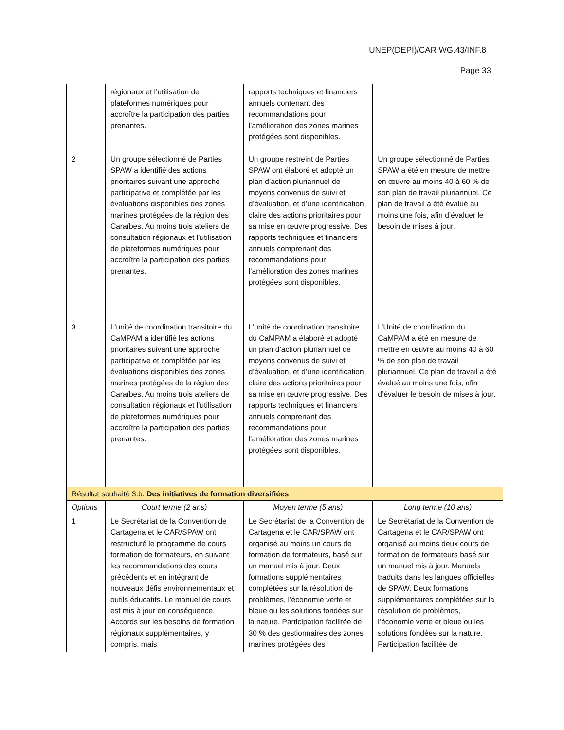UNEP(DEPI)/CAR WG.43/INF.8
Page 33
| | régionaux et l’utilisation de plateformes numériques pour accroître la participation des parties prenantes. | rapports techniques et financiers annuels contenant des recommandations pour l’amélioration des zones marines protégées sont disponibles. | |
| 2 | Un groupe sélectionné de Parties SPAW a identifié des actions prioritaires suivant une approche participative et complétée par les évaluations disponibles des zones marines protégées de la région des Caraïbes. Au moins trois ateliers de consultation régionaux et l’utilisation de plateformes numériques pour accroître la participation des parties prenantes. | Un groupe restreint de Parties SPAW ont élaboré et adopté un plan d’action pluriannuel de moyens convenus de suivi et d’évaluation, et d’une identification claire des actions prioritaires pour sa mise en œuvre progressive. Des rapports techniques et financiers annuels comprenant des recommandations pour l’amélioration des zones marines protégées sont disponibles. | Un groupe sélectionné de Parties SPAW a été en mesure de mettre en œuvre au moins 40 à 60 % de son plan de travail pluriannuel. Ce plan de travail a été évalué au moins une fois, afin d’évaluer le besoin de mises à jour. |
| 3 | L'unité de coordination transitoire du CaMPAM a identifié les actions prioritaires suivant une approche participative et complétée par les évaluations disponibles des zones marines protégées de la région des Caraïbes. Au moins trois ateliers de consultation régionaux et l’utilisation de plateformes numériques pour accroître la participation des parties prenantes. | L'unité de coordination transitoire du CaMPAM a élaboré et adopté un plan d’action pluriannuel de moyens convenus de suivi et d’évaluation, et d’une identification claire des actions prioritaires pour sa mise en œuvre progressive. Des rapports techniques et financiers annuels comprenant des recommandations pour l’amélioration des zones marines protégées sont disponibles. | L’Unité de coordination du CaMPAM a été en mesure de mettre en œuvre au moins 40 à 60 % de son plan de travail pluriannuel. Ce plan de travail a été évalué au moins une fois, afin d’évaluer le besoin de mises à jour. |
| Résultat souhaité 3.b. Des initiatives de formation diversifiées | | | |
| Options | Court terme (2 ans) | Moyen terme (5 ans) | Long terme (10 ans) |
| 1 | Le Secrétariat de la Convention de Cartagena et le CAR/SPAW ont restructuré le programme de cours formation de formateurs, en suivant les recommandations des cours précédents et en intégrant de nouveaux défis environnementaux et outils éducatifs. Le manuel de cours est mis à jour en conséquence. Accords sur les besoins de formation régionaux supplémentaires, y compris, mais | Le Secrétariat de la Convention de Cartagena et le CAR/SPAW ont organisé au moins un cours de formation de formateurs, basé sur un manuel mis à jour. Deux formations supplémentaires complétées sur la résolution de problèmes, l’économie verte et bleue ou les solutions fondées sur la nature. Participation facilitée de 30 % des gestionnaires des zones marines protégées des | Le Secrétariat de la Convention de Cartagena et le CAR/SPAW ont organisé au moins deux cours de formation de formateurs basé sur un manuel mis à jour. Manuels traduits dans les langues officielles de SPAW. Deux formations supplémentaires complétées sur la résolution de problèmes, l’économie verte et bleue ou les solutions fondées sur la nature. Participation facilitée de |